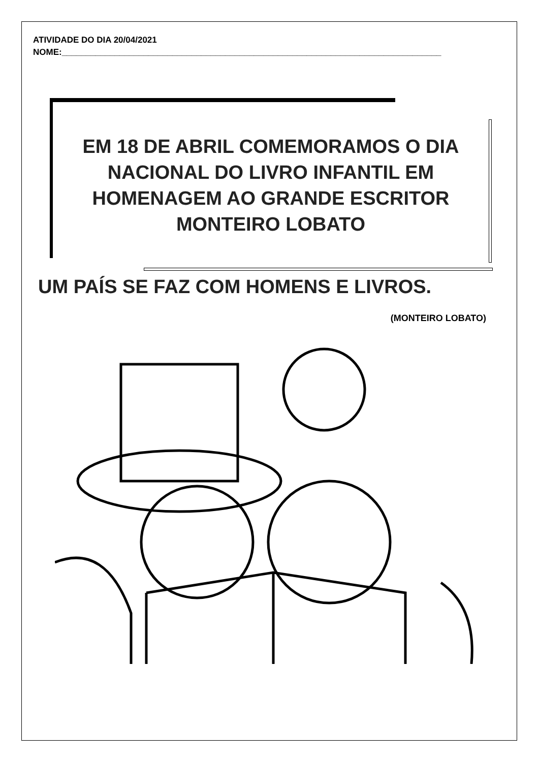ATIVIDADE DO DIA 20/04/2021
NOME:_______________________________________________________________________________
EM 18 DE ABRIL COMEMORAMOS O DIA
NACIONAL DO LIVRO INFANTIL EM
HOMENAGEM AO GRANDE ESCRITOR
MONTEIRO LOBATO
UM PAÍS SE FAZ COM HOMENS E LIVROS.
(MONTEIRO LOBATO)